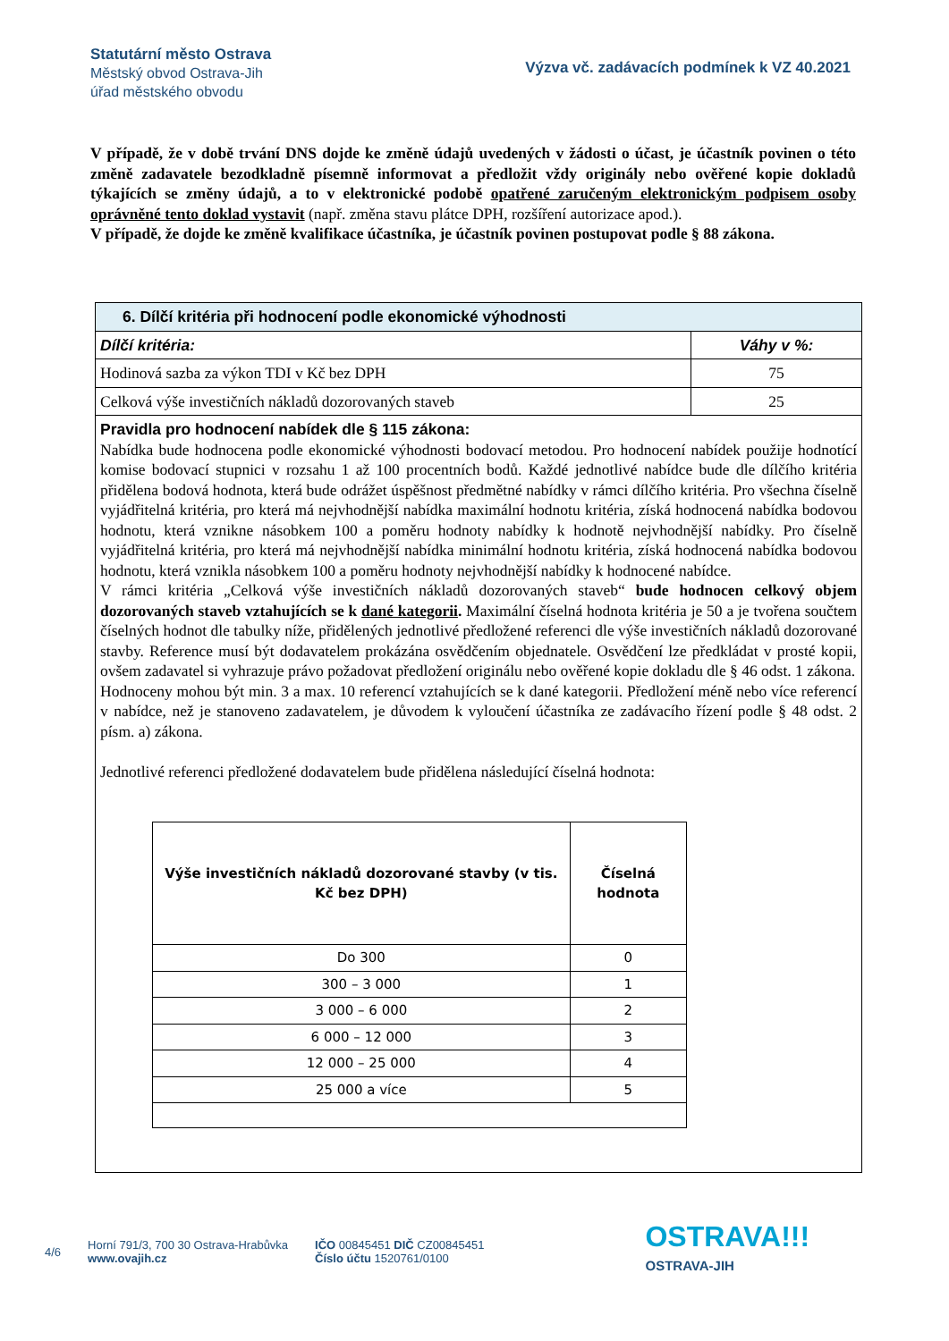Statutární město Ostrava
Městský obvod Ostrava-Jih
úřad městského obvodu
Výzva vč. zadávacích podmínek k VZ 40.2021
V případě, že v době trvání DNS dojde ke změně údajů uvedených v žádosti o účast, je účastník povinen o této změně zadavatele bezodkladně písemně informovat a předložit vždy originály nebo ověřené kopie dokladů týkajících se změny údajů, a to v elektronické podobě opatřené zaručeným elektronickým podpisem osoby oprávněné tento doklad vystavit (např. změna stavu plátce DPH, rozšíření autorizace apod.).
V případě, že dojde ke změně kvalifikace účastníka, je účastník povinen postupovat podle § 88 zákona.
| 6. Dílčí kritéria při hodnocení podle ekonomické výhodnosti | |
| --- | --- |
| Dílčí kritéria: | Váhy v %: |
| Hodinová sazba za výkon TDI v Kč bez DPH | 75 |
| Celková výše investičních nákladů dozorovaných staveb | 25 |
| Pravidla pro hodnocení nabídek dle § 115 zákona: Nabídka bude hodnocena podle ekonomické výhodnosti bodovací metodou. Pro hodnocení nabídek použije hodnotící komise bodovací stupnici v rozsahu 1 až 100 procentních bodů. Každé jednotlivé nabídce bude dle dílčího kritéria přidělena bodová hodnota, která bude odrážet úspěšnost předmětné nabídky v rámci dílčího kritéria. Pro všechna číselně vyjádřitelná kritéria, pro která má nejvhodnější nabídka maximální hodnotu kritéria, získá hodnocená nabídka bodovou hodnotu, která vznikne násobkem 100 a poměru hodnoty nabídky k hodnotě nejvhodnější nabídky. Pro číselně vyjádřitelná kritéria, pro která má nejvhodnější nabídka minimální hodnotu kritéria, získá hodnocená nabídka bodovou hodnotu, která vznikla násobkem 100 a poměru hodnoty nejvhodnější nabídky k hodnocené nabídce. V rámci kritéria „Celková výše investičních nákladů dozorovaných staveb“ bude hodnocen celkový objem dozorovaných staveb vztahujících se k dané kategorii . Maximální číselná hodnota kritéria je 50 a je tvořena součtem číselných hodnot dle tabulky níže, přidělených jednotlivé předložené referenci dle výše investičních nákladů dozorované stavby. Reference musí být dodavatelem prokázána osvědčením objednatele. Osvědčení lze předkládat v prosté kopii, ovšem zadavatel si vyhrazuje právo požadovat předložení originálu nebo ověřené kopie dokladu dle § 46 odst. 1 zákona. Hodnoceny mohou být min. 3 a max. 10 referencí vztahujících se k dané kategorii. Předložení méně nebo více referencí v nabídce, než je stanoveno zadavatelem, je důvodem k vyloučení účastníka ze zadávacího řízení podle § 48 odst. 2 písm. a) zákona. Jednotlivé referenci předložené dodavatelem bude přidělena následující číselná hodnota: / Výše investičních nákladů dozorované stavby (v tis. Kč bez DPH) / Číselná hodnota / / --- / --- / / Do 300 / 0 / / 300 – 3 000 / 1 / / 3 000 – 6 000 / 2 / / 6 000 – 12 000 / 3 / / 12 000 – 25 000 / 4 / / 25 000 a více / 5 / | |
4/6
Horní 791/3, 700 30 Ostrava-Hrabůvka
www.ovajih.cz
IČO 00845451 DIČ CZ00845451
Číslo účtu 1520761/0100
OSTRAVA!!!
OSTRAVA-JIH